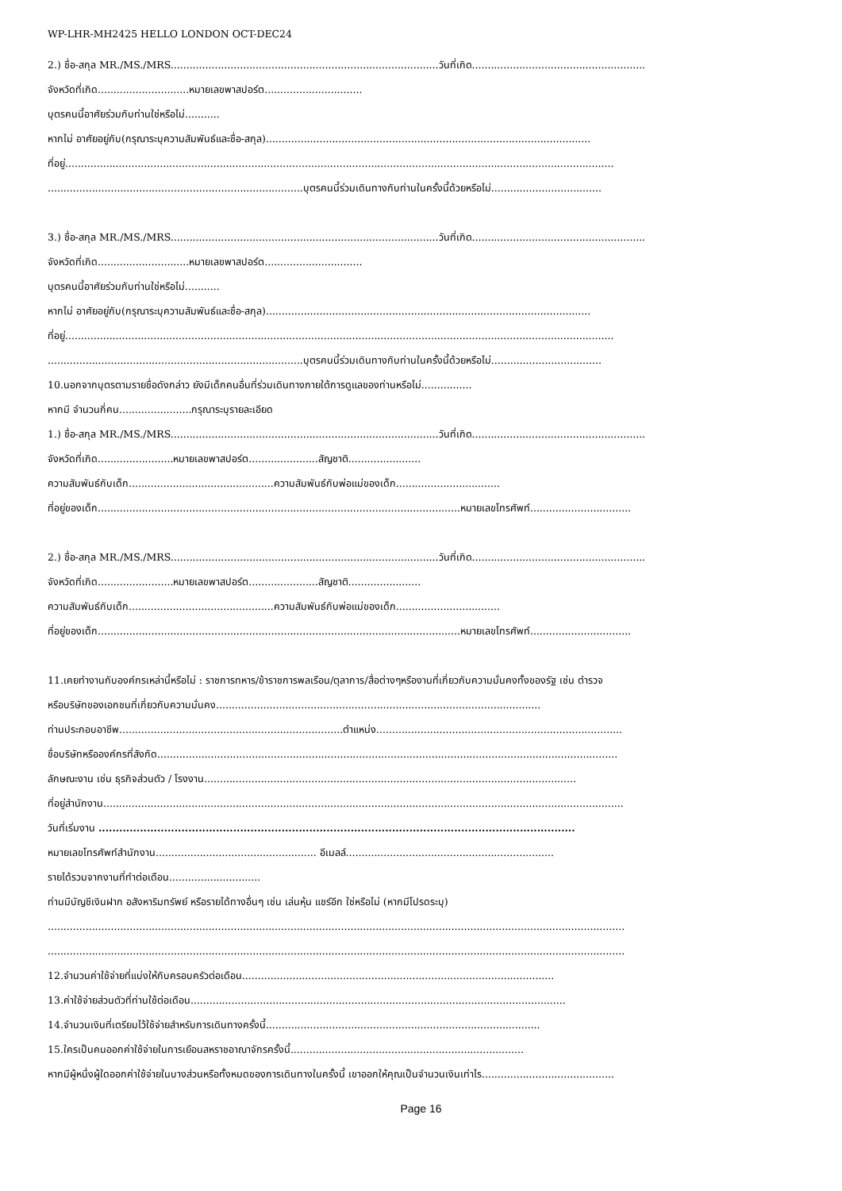WP-LHR-MH2425 HELLO LONDON OCT-DEC24
2.) ชื่อ-สกุล MR./MS./MRS.....................................................................................วันที่เกิด.......................................................
จังหวัดที่เกิด.............................หมายเลขพาสปอร์ต...............................
บุตรคนนี้อาศัยร่วมกับท่านใช่หรือไม่...........
หากไม่ อาศัยอยู่กับ(กรุณาระบุความสัมพันธ์และชื่อ-สกุล).......................................................................................................
ที่อยู่..............................................................................................................................................................................
.................................................................................บุตรคนนี้ร่วมเดินทางกับท่านในครั้งนี้ด้วยหรือไม่...................................
3.) ชื่อ-สกุล MR./MS./MRS.....................................................................................วันที่เกิด.......................................................
จังหวัดที่เกิด.............................หมายเลขพาสปอร์ต...............................
บุตรคนนี้อาศัยร่วมกับท่านใช่หรือไม่...........
หากไม่ อาศัยอยู่กับ(กรุณาระบุความสัมพันธ์และชื่อ-สกุล).......................................................................................................
ที่อยู่..............................................................................................................................................................................
.................................................................................บุตรคนนี้ร่วมเดินทางกับท่านในครั้งนี้ด้วยหรือไม่...................................
10.นอกจากบุตรตามรายชื่อดังกล่าว ยังมีเด็กคนอื่นที่ร่วมเดินทางภายใต้การดูแลของท่านหรือไม่................
หากมี จำนวนกี่คน.......................กรุณาระบุรายละเอียด
1.) ชื่อ-สกุล MR./MS./MRS.....................................................................................วันที่เกิด.......................................................
จังหวัดที่เกิด........................หมายเลขพาสปอร์ต......................สัญชาติ.......................
ความสัมพันธ์กับเด็ก..............................................ความสัมพันธ์กับพ่อแม่ของเด็ก.................................
ที่อยู่ของเด็ก...................................................................................................................หมายเลขโทรศัพท์................................
2.) ชื่อ-สกุล MR./MS./MRS.....................................................................................วันที่เกิด.......................................................
จังหวัดที่เกิด........................หมายเลขพาสปอร์ต......................สัญชาติ.......................
ความสัมพันธ์กับเด็ก..............................................ความสัมพันธ์กับพ่อแม่ของเด็ก.................................
ที่อยู่ของเด็ก...................................................................................................................หมายเลขโทรศัพท์................................
11.เคยทำงานกับองค์กรเหล่านี้หรือไม่ : ราชการทหาร/ข้าราชการพลเรือน/ตุลาการ/สื่อต่างๆหรืองานที่เกี่ยวกับความมั่นคงทั้งของรัฐ เช่น ตำรวจ
หรือบริษัทของเอกชนที่เกี่ยวกับความมั่นคง.......................................................................................................
ท่านประกอบอาชีพ.......................................................................ตำแหน่ง..............................................................................
ชื่อบริษัทหรือองค์กรที่สังกัด..................................................................................................................................................
ลักษณะงาน เช่น ธุรกิจส่วนตัว / โรงงาน......................................................................................................................
ที่อยู่สำนักงาน.....................................................................................................................................................................
วันที่เริ่มงาน ..........................................................................................................................................
หมายเลขโทรศัพท์สำนักงาน................................................... อีเมลล์..................................................................
รายได้รวมจากงานที่ทำต่อเดือน.............................
ท่านมีบัญชีเงินฝาก อสังหาริมทรัพย์ หรือรายได้ทางอื่นๆ เช่น เล่นหุ้น แชร์อีก ใช่หรือไม่ (หากมีโปรดระบุ)
.......................................................................................................................................................................................
.......................................................................................................................................................................................
12.จำนวนค่าใช้จ่ายที่แบ่งให้กับครอบครัวต่อเดือน...................................................................................................
13.ค่าใช้จ่ายส่วนตัวที่ท่านใช้ต่อเดือน.......................................................................................................................
14.จำนวนเงินที่เตรียมไว้ใช้จ่ายสำหรับการเดินทางครั้งนี้.......................................................................................
15.ใครเป็นคนออกค่าใช้จ่ายในการเยือนสหราชอาณาจักรครั้งนี้..........................................................................
หากมีผู้หนึ่งผู้ใดออกค่าใช้จ่ายในบางส่วนหรือทั้งหมดของการเดินทางในครั้งนี้ เขาออกให้คุณเป็นจำนวนเงินเท่าไร..........................................
Page 16